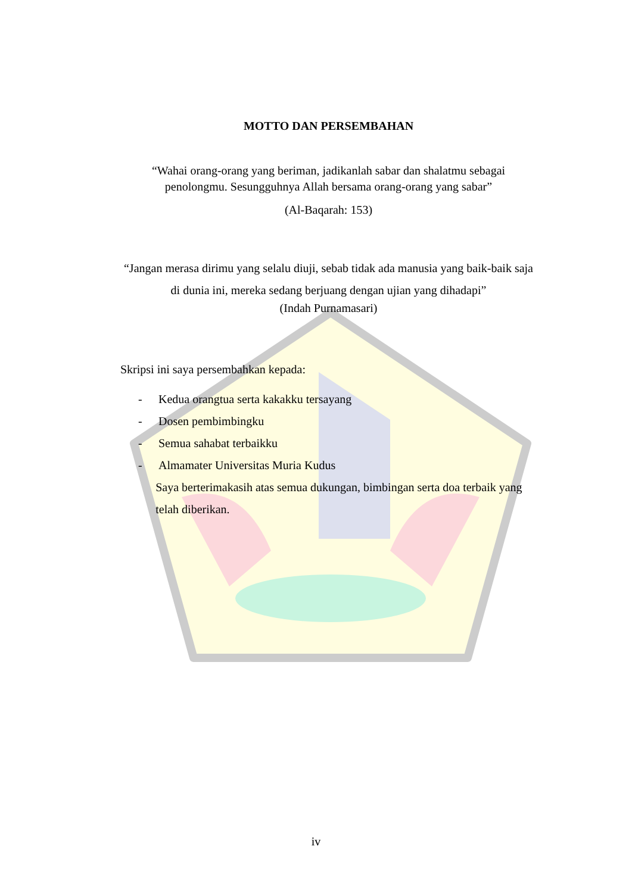MOTTO DAN PERSEMBAHAN
“Wahai orang-orang yang beriman, jadikanlah sabar dan shalatmu sebagai
penolongmu. Sesungguhnya Allah bersama orang-orang yang sabar”
(Al-Baqarah: 153)
“Jangan merasa dirimu yang selalu diuji, sebab tidak ada manusia yang baik-baik saja di dunia ini, mereka sedang berjuang dengan ujian yang dihadapi”
(Indah Purnamasari)
Skripsi ini saya persembahkan kepada:
- Kedua orangtua serta kakakku tersayang
- Dosen pembimbingku
- Semua sahabat terbaikku
- Almamater Universitas Muria Kudus
Saya berterimakasih atas semua dukungan, bimbingan serta doa terbaik yang telah diberikan.
iv